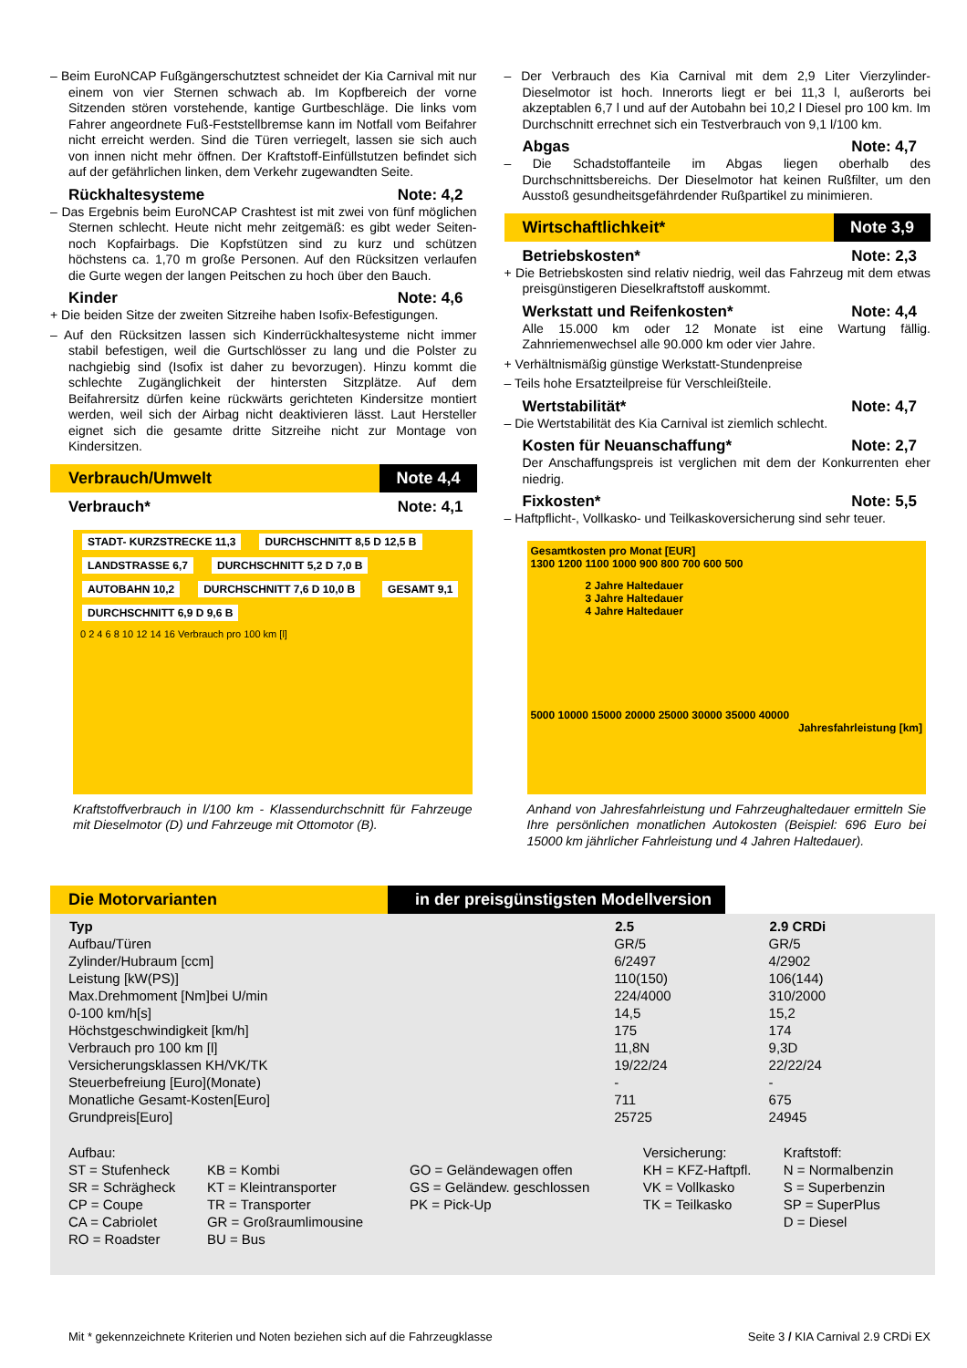– Beim EuroNCAP Fußgängerschutztest schneidet der Kia Carnival mit nur einem von vier Sternen schwach ab. Im Kopfbereich der vorne Sitzenden stören vorstehende, kantige Gurtbeschläge. Die links vom Fahrer angeordnete Fuß-Feststellbremse kann im Notfall vom Beifahrer nicht erreicht werden. Sind die Türen verriegelt, lassen sie sich auch von innen nicht mehr öffnen. Der Kraftstoff-Einfüllstutzen befindet sich auf der gefährlichen linken, dem Verkehr zugewandten Seite.
Rückhaltesysteme Note: 4,2
– Das Ergebnis beim EuroNCAP Crashtest ist mit zwei von fünf möglichen Sternen schlecht. Heute nicht mehr zeitgemäß: es gibt weder Seiten- noch Kopfairbags. Die Kopfstützen sind zu kurz und schützen höchstens ca. 1,70 m große Personen. Auf den Rücksitzen verlaufen die Gurte wegen der langen Peitschen zu hoch über den Bauch.
Kinder Note: 4,6
+ Die beiden Sitze der zweiten Sitzreihe haben Isofix-Befestigungen.
– Auf den Rücksitzen lassen sich Kinderrückhaltesysteme nicht immer stabil befestigen, weil die Gurtschlösser zu lang und die Polster zu nachgiebig sind (Isofix ist daher zu bevorzugen). Hinzu kommt die schlechte Zugänglichkeit der hintersten Sitzplätze. Auf dem Beifahrersitz dürfen keine rückwärts gerichteten Kindersitze montiert werden, weil sich der Airbag nicht deaktivieren lässt. Laut Hersteller eignet sich die gesamte dritte Sitzreihe nicht zur Montage von Kindersitzen.
Verbrauch/Umwelt Note 4,4
Verbrauch* Note: 4,1
STADT- KURZSTRECKE 11,3 DURCHSCHNITT 8,5 D 12,5 B LANDSTRASSE 6,7 DURCHSCHNITT 5,2 D 7,0 B AUTOBAHN 10,2 DURCHSCHNITT 7,6 D 10,0 B GESAMT 9,1 DURCHSCHNITT 6,9 D 9,6 B
0 2 4 6 8 10 12 14 16 Verbrauch pro 100 km [l]
Kraftstoffverbrauch in l/100 km - Klassendurchschnitt für Fahrzeuge mit Dieselmotor (D) und Fahrzeuge mit Ottomotor (B).
– Der Verbrauch des Kia Carnival mit dem 2,9 Liter Vierzylinder-Dieselmotor ist hoch. Innerorts liegt er bei 11,3 l, außerorts bei akzeptablen 6,7 l und auf der Autobahn bei 10,2 l Diesel pro 100 km. Im Durchschnitt errechnet sich ein Testverbrauch von 9,1 l/100 km.
Abgas Note: 4,7
– Die Schadstoffanteile im Abgas liegen oberhalb des Durchschnittsbereichs. Der Dieselmotor hat keinen Rußfilter, um den Ausstoß gesundheitsgefährdender Rußpartikel zu minimieren.
Wirtschaftlichkeit* Note 3,9
Betriebskosten* Note: 2,3
+ Die Betriebskosten sind relativ niedrig, weil das Fahrzeug mit dem etwas preisgünstigeren Dieselkraftstoff auskommt.
Werkstatt und Reifenkosten* Note: 4,4
Alle 15.000 km oder 12 Monate ist eine Wartung fällig. Zahnriemenwechsel alle 90.000 km oder vier Jahre.
+ Verhältnismäßig günstige Werkstatt-Stundenpreise
– Teils hohe Ersatzteilpreise für Verschleißteile.
Wertstabilität* Note: 4,7
– Die Wertstabilität des Kia Carnival ist ziemlich schlecht.
Kosten für Neuanschaffung* Note: 2,7
Der Anschaffungspreis ist verglichen mit dem der Konkurrenten eher niedrig.
Fixkosten* Note: 5,5
– Haftpflicht-, Vollkasko- und Teilkaskoversicherung sind sehr teuer.
Gesamtkosten pro Monat [EUR]
1300 1200 1100 1000 900 800 700 600 500
2 Jahre Haltedauer
3 Jahre Haltedauer
4 Jahre Haltedauer
5000 10000 15000 20000 25000 30000 35000 40000
Jahresfahrleistung [km]
Anhand von Jahresfahrleistung und Fahrzeughaltedauer ermitteln Sie Ihre persönlichen monatlichen Autokosten (Beispiel: 696 Euro bei 15000 km jährlicher Fahrleistung und 4 Jahren Haltedauer).
Die Motorvarianten in der preisgünstigsten Modellversion
| Typ | 2.5 | 2.9 CRDi |
| --- | --- | --- |
| Aufbau/Türen | GR/5 | GR/5 |
| Zylinder/Hubraum [ccm] | 6/2497 | 4/2902 |
| Leistung [kW(PS)] | 110(150) | 106(144) |
| Max.Drehmoment [Nm]bei U/min | 224/4000 | 310/2000 |
| 0-100 km/h[s] | 14,5 | 15,2 |
| Höchstgeschwindigkeit [km/h] | 175 | 174 |
| Verbrauch pro 100 km [l] | 11,8N | 9,3D |
| Versicherungsklassen KH/VK/TK | 19/22/24 | 22/22/24 |
| Steuerbefreiung [Euro](Monate) | - | - |
| Monatliche Gesamt-Kosten[Euro] | 711 | 675 |
| Grundpreis[Euro] | 25725 | 24945 |
| Aufbau: | | | Versicherung: | Kraftstoff: |
| ST = Stufenheck | KB = Kombi | GO = Geländewagen offen | KH = KFZ-Haftpfl. | N = Normalbenzin |
| SR = Schrägheck | KT = Kleintransporter | GS = Geländew. geschlossen | VK = Vollkasko | S = Superbenzin |
| CP = Coupe | TR = Transporter | PK = Pick-Up | TK = Teilkasko | SP = SuperPlus |
| CA = Cabriolet | GR = Großraumlimousine | | | D = Diesel |
| RO = Roadster | BU = Bus | | | |
Mit * gekennzeichnete Kriterien und Noten beziehen sich auf die Fahrzeugklasse Seite 3 / KIA Carnival 2.9 CRDi EX